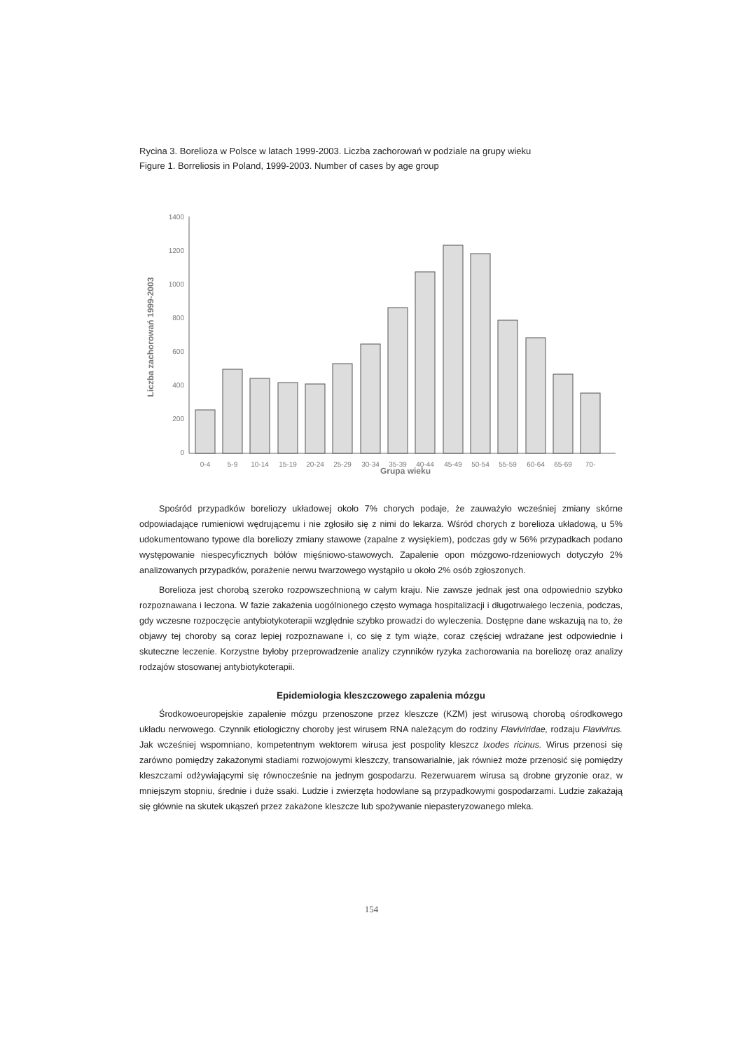Rycina 3. Borelioza w Polsce w latach 1999-2003. Liczba zachorowań w podziale na grupy wieku
Figure 1. Borreliosis in Poland, 1999-2003. Number of cases by age group
1400
1200
1000
800
600
400
200
0
0-4
5-9
10-14
15-19
20-24
25-29
30-34
35-39
40-44
45-49
50-54
55-59
60-64
65-69
70-
Liczba zachorowań 1999-2003
Grupa wieku
Spośród przypadków boreliozy układowej około 7% chorych podaje, że zauważyło wcześniej zmiany skórne odpowiadające rumieniowi wędrującemu i nie zgłosiło się z nimi do lekarza. Wśród chorych z borelioza układową, u 5% udokumentowano typowe dla boreliozy zmiany stawowe (zapalne z wysiękiem), podczas gdy w 56% przypadkach podano występowanie niespecyficznych bólów mięśniowo-stawowych. Zapalenie opon mózgowo-rdzeniowych dotyczyło 2% analizowanych przypadków, porażenie nerwu twarzowego wystąpiło u około 2% osób zgłoszonych.
Borelioza jest chorobą szeroko rozpowszechnioną w całym kraju. Nie zawsze jednak jest ona odpowiednio szybko rozpoznawana i leczona. W fazie zakażenia uogólnionego często wymaga hospitalizacji i długotrwałego leczenia, podczas, gdy wczesne rozpoczęcie antybiotykoterapii względnie szybko prowadzi do wyleczenia. Dostępne dane wskazują na to, że objawy tej choroby są coraz lepiej rozpoznawane i, co się z tym wiąże, coraz częściej wdrażane jest odpowiednie i skuteczne leczenie. Korzystne byłoby przeprowadzenie analizy czynników ryzyka zachorowania na boreliozę oraz analizy rodzajów stosowanej antybiotykoterapii.
Epidemiologia kleszczowego zapalenia mózgu
Środkowoeuropejskie zapalenie mózgu przenoszone przez kleszcze (KZM) jest wirusową chorobą ośrodkowego układu nerwowego. Czynnik etiologiczny choroby jest wirusem RNA należącym do rodziny Flaviviridae, rodzaju Flavivirus. Jak wcześniej wspomniano, kompetentnym wektorem wirusa jest pospolity kleszcz Ixodes ricinus. Wirus przenosi się zarówno pomiędzy zakażonymi stadiami rozwojowymi kleszczy, transowarialnie, jak również może przenosić się pomiędzy kleszczami odżywiającymi się równocześnie na jednym gospodarzu. Rezerwuarem wirusa są drobne gryzonie oraz, w mniejszym stopniu, średnie i duże ssaki. Ludzie i zwierzęta hodowlane są przypadkowymi gospodarzami. Ludzie zakażają się głównie na skutek ukąszeń przez zakażone kleszcze lub spożywanie niepasteryzowanego mleka.
154